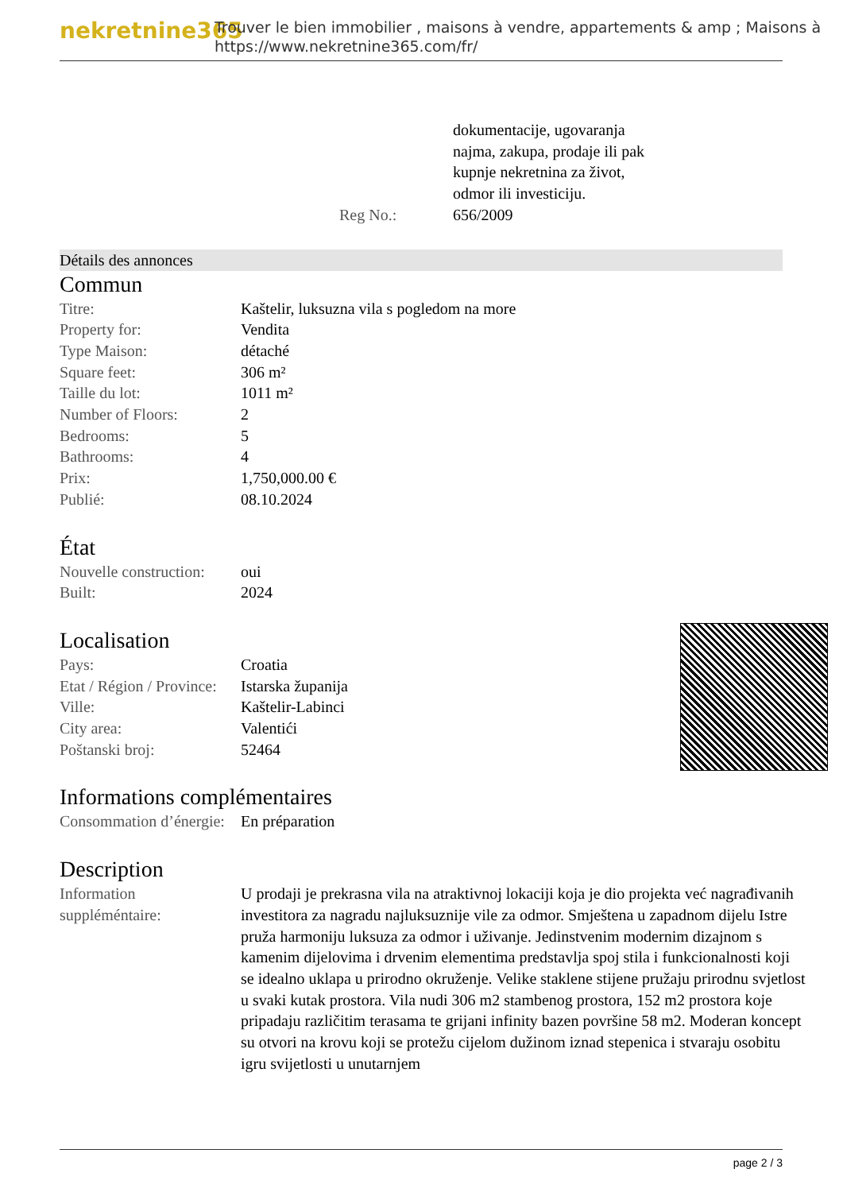nekretnine365
Trouver le bien immobilier , maisons à vendre, appartements & amp ; Maisons à
https://www.nekretnine365.com/fr/
| | dokumentacije, ugovaranja najma, zakupa, prodaje ili pak kupnje nekretnina za život, odmor ili investiciju. |
| Reg No.: | 656/2009 |
Détails des annonces
Commun
| Titre: | Kaštelir, luksuzna vila s pogledom na more |
| Property for: | Vendita |
| Type Maison: | détaché |
| Square feet: | 306 m² |
| Taille du lot: | 1011 m² |
| Number of Floors: | 2 |
| Bedrooms: | 5 |
| Bathrooms: | 4 |
| Prix: | 1,750,000.00 € |
| Publié: | 08.10.2024 |
État
| Nouvelle construction: | oui |
| Built: | 2024 |
Localisation
| Pays: | Croatia |
| Etat / Région / Province: | Istarska županija |
| Ville: | Kaštelir-Labinci |
| City area: | Valentići |
| Poštanski broj: | 52464 |
Informations complémentaires
| Consommation d’énergie: | En préparation |
Description
| Information suppléméntaire: | U prodaji je prekrasna vila na atraktivnoj lokaciji koja je dio projekta već nagrađivanih investitora za nagradu najluksuznije vile za odmor. Smještena u zapadnom dijelu Istre pruža harmoniju luksuza za odmor i uživanje. Jedinstvenim modernim dizajnom s kamenim dijelovima i drvenim elementima predstavlja spoj stila i funkcionalnosti koji se idealno uklapa u prirodno okruženje. Velike staklene stijene pružaju prirodnu svjetlost u svaki kutak prostora. Vila nudi 306 m2 stambenog prostora, 152 m2 prostora koje pripadaju različitim terasama te grijani infinity bazen površine 58 m2. Moderan koncept su otvori na krovu koji se protežu cijelom dužinom iznad stepenica i stvaraju osobitu igru svijetlosti u unutarnjem |
page 2 / 3